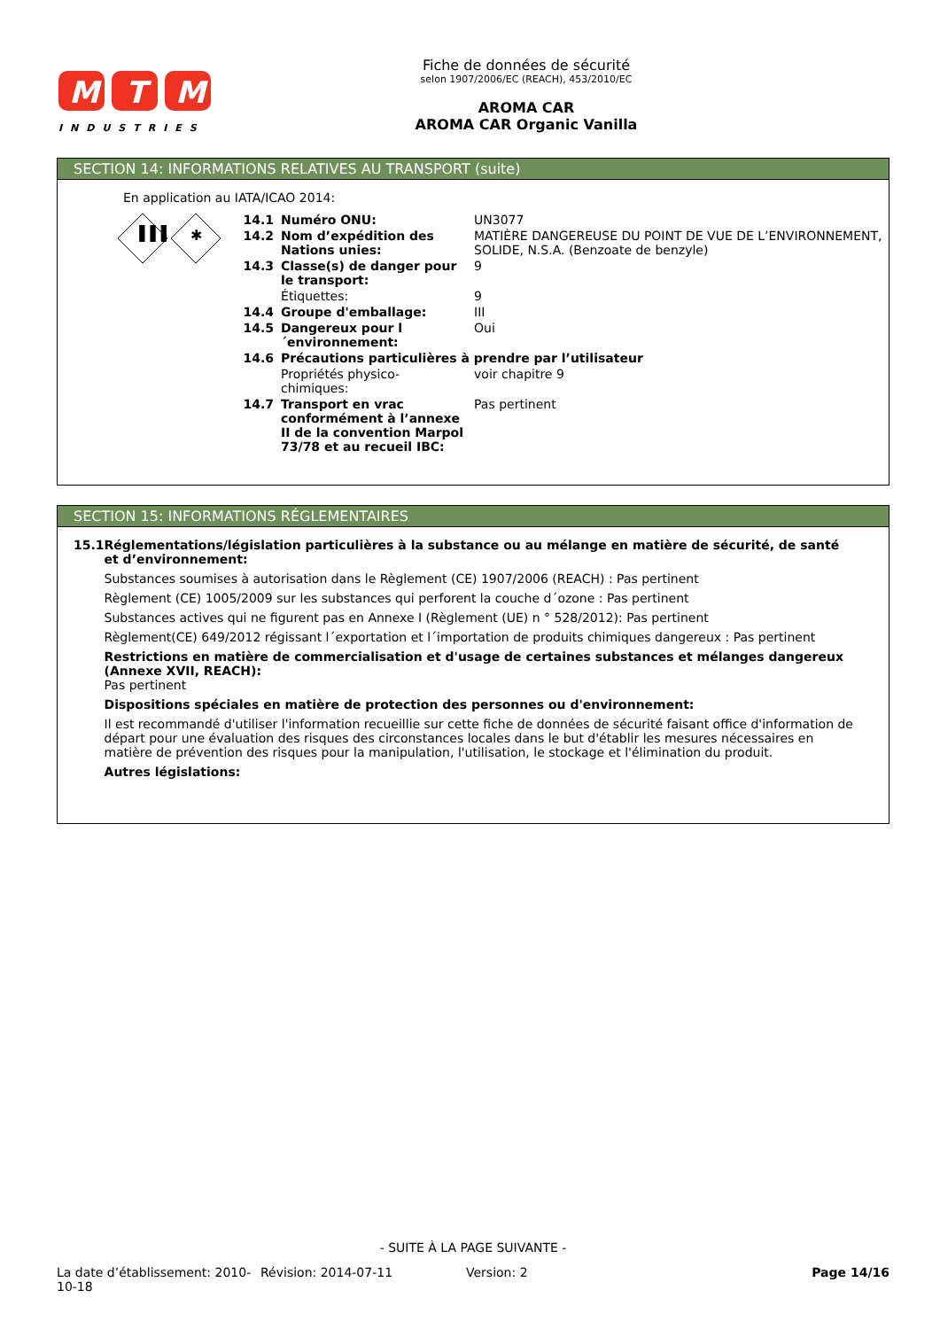M
T
M
INDUSTRIES
Fiche de données de sécurité
selon 1907/2006/EC (REACH), 453/2010/EC
AROMA CAR
AROMA CAR Organic Vanilla
SECTION 14: INFORMATIONS RELATIVES AU TRANSPORT (suite)
En application au IATA/ICAO 2014:
▐▐▐
✱
| 14.1 | Numéro ONU: | UN3077 |
| 14.2 | Nom d’expédition des Nations unies: | MATIÈRE DANGEREUSE DU POINT DE VUE DE L’ENVIRONNEMENT, SOLIDE, N.S.A. (Benzoate de benzyle) |
| 14.3 | Classe(s) de danger pour le transport: | 9 |
| | Étiquettes: | 9 |
| 14.4 | Groupe d'emballage: | III |
| 14.5 | Dangereux pour l´environnement: | Oui |
| 14.6 | Précautions particulières à prendre par l’utilisateur | |
| | Propriétés physico-chimiques: | voir chapitre 9 |
| 14.7 | Transport en vrac conformément à l’annexe II de la convention Marpol 73/78 et au recueil IBC: | Pas pertinent |
SECTION 15: INFORMATIONS RÉGLEMENTAIRES
15.1 Réglementations/législation particulières à la substance ou au mélange en matière de sécurité, de santé et d’environnement:
Substances soumises à autorisation dans le Règlement (CE) 1907/2006 (REACH) : Pas pertinent
Règlement (CE) 1005/2009 sur les substances qui perforent la couche d´ozone : Pas pertinent
Substances actives qui ne figurent pas en Annexe I (Règlement (UE) n ° 528/2012): Pas pertinent
Règlement(CE) 649/2012 régissant l´exportation et l´importation de produits chimiques dangereux : Pas pertinent
Restrictions en matière de commercialisation et d'usage de certaines substances et mélanges dangereux (Annexe XVII, REACH):
Pas pertinent
Dispositions spéciales en matière de protection des personnes ou d'environnement:
Il est recommandé d'utiliser l'information recueillie sur cette fiche de données de sécurité faisant office d'information de départ pour une évaluation des risques des circonstances locales dans le but d'établir les mesures nécessaires en matière de prévention des risques pour la manipulation, l'utilisation, le stockage et l'élimination du produit.
Autres législations:
- SUITE À LA PAGE SUIVANTE -
La date d’établissement: 2010-10-18
Révision: 2014-07-11 Version: 2 Page 14/16